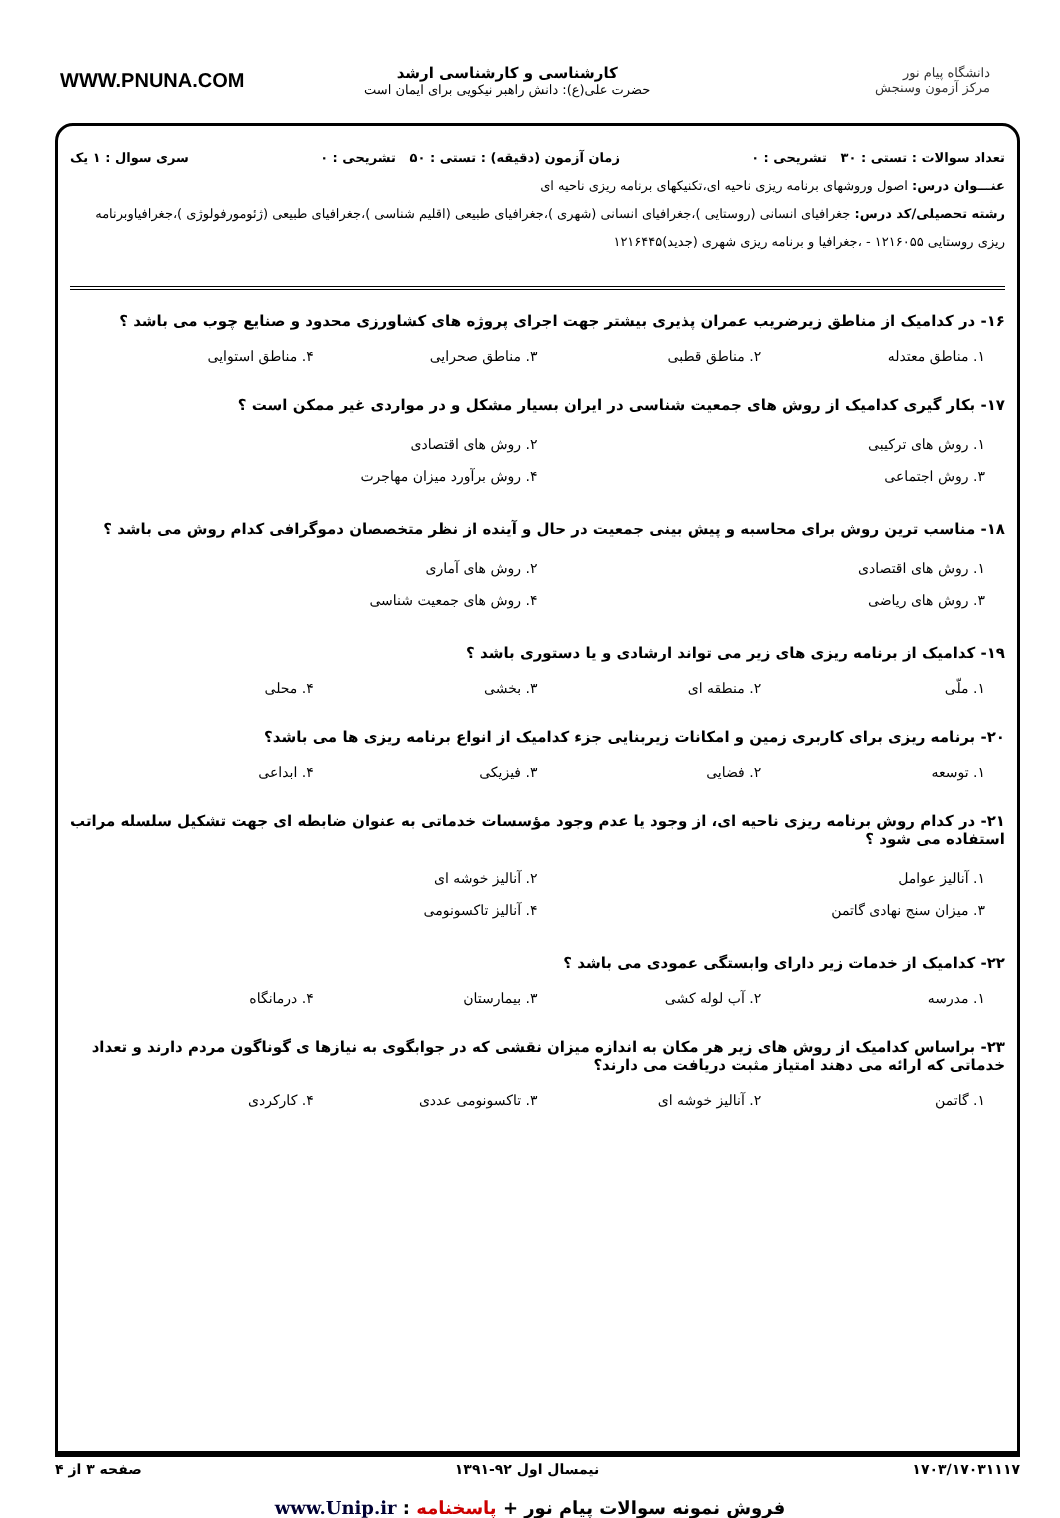دانشگاه پیام نور
مرکز آزمون وسنجش
کارشناسی و کارشناسی ارشد
حضرت علی(ع): دانش راهبر نیکویی برای ایمان است
WWW.PNUNA.COM
تعداد سوالات : تستی : ۳۰ تشریحی : ۰ زمان آزمون (دقیقه) : تستی : ۵۰ تشریحی : ۰ سری سوال : ۱ یک
عنـــوان درس: اصول وروشهای برنامه ریزی ناحیه ای،تکنیکهای برنامه ریزی ناحیه ای
رشته تحصیلی/کد درس: جغرافیای انسانی (روستایی )،جغرافیای انسانی (شهری )،جغرافیای طبیعی (اقلیم شناسی )،جغرافیای طبیعی (ژئومورفولوژی )،جغرافیاوبرنامه ریزی روستایی ۱۲۱۶۰۵۵ - ،جغرافیا و برنامه ریزی شهری (جدید)۱۲۱۶۴۴۵
۱۶- در کدامیک از مناطق زیرضریب عمران پذیری بیشتر جهت اجرای پروژه های کشاورزی محدود و صنایع چوب می باشد ؟
۱. مناطق معتدله ۲. مناطق قطبی ۳. مناطق صحرایی ۴. مناطق استوایی
۱۷- بکار گیری کدامیک از روش های جمعیت شناسی در ایران بسیار مشکل و در مواردی غیر ممکن است ؟
۱. روش های ترکیبی ۲. روش های اقتصادی ۳. روش اجتماعی ۴. روش برآورد میزان مهاجرت
۱۸- مناسب ترین روش برای محاسبه و پیش بینی جمعیت در حال و آینده از نظر متخصصان دموگرافی کدام روش می باشد ؟
۱. روش های اقتصادی ۲. روش های آماری ۳. روش های ریاضی ۴. روش های جمعیت شناسی
۱۹- کدامیک از برنامه ریزی های زیر می تواند ارشادی و یا دستوری باشد ؟
۱. ملّی ۲. منطقه ای ۳. بخشی ۴. محلی
۲۰- برنامه ریزی برای کاربری زمین و امکانات زیربنایی جزء کدامیک از انواع برنامه ریزی ها می باشد؟
۱. توسعه ۲. فضایی ۳. فیزیکی ۴. ابداعی
۲۱- در کدام روش برنامه ریزی ناحیه ای، از وجود یا عدم وجود مؤسسات خدماتی به عنوان ضابطه ای جهت تشکیل سلسله مراتب استفاده می شود ؟
۱. آنالیز عوامل ۲. آنالیز خوشه ای ۳. میزان سنج نهادی گاتمن ۴. آنالیز تاکسونومی
۲۲- کدامیک از خدمات زیر دارای وابستگی عمودی می باشد ؟
۱. مدرسه ۲. آب لوله کشی ۳. بیمارستان ۴. درمانگاه
۲۳- براساس کدامیک از روش های زیر هر مکان به اندازه میزان نقشی که در جوابگوی به نیازها ی گوناگون مردم دارند و تعداد خدماتی که ارائه می دهند امتیاز مثبت دریافت می دارند؟
۱. گاتمن ۲. آنالیز خوشه ای ۳. تاکسونومی عددی ۴. کارکردی
۱۷۰۳/۱۷۰۳۱۱۱۷ نیمسال اول ۹۲-۱۳۹۱ صفحه ۳ از ۴
فروش نمونه سوالات پیام نور + پاسخنامه : www.Unip.ir